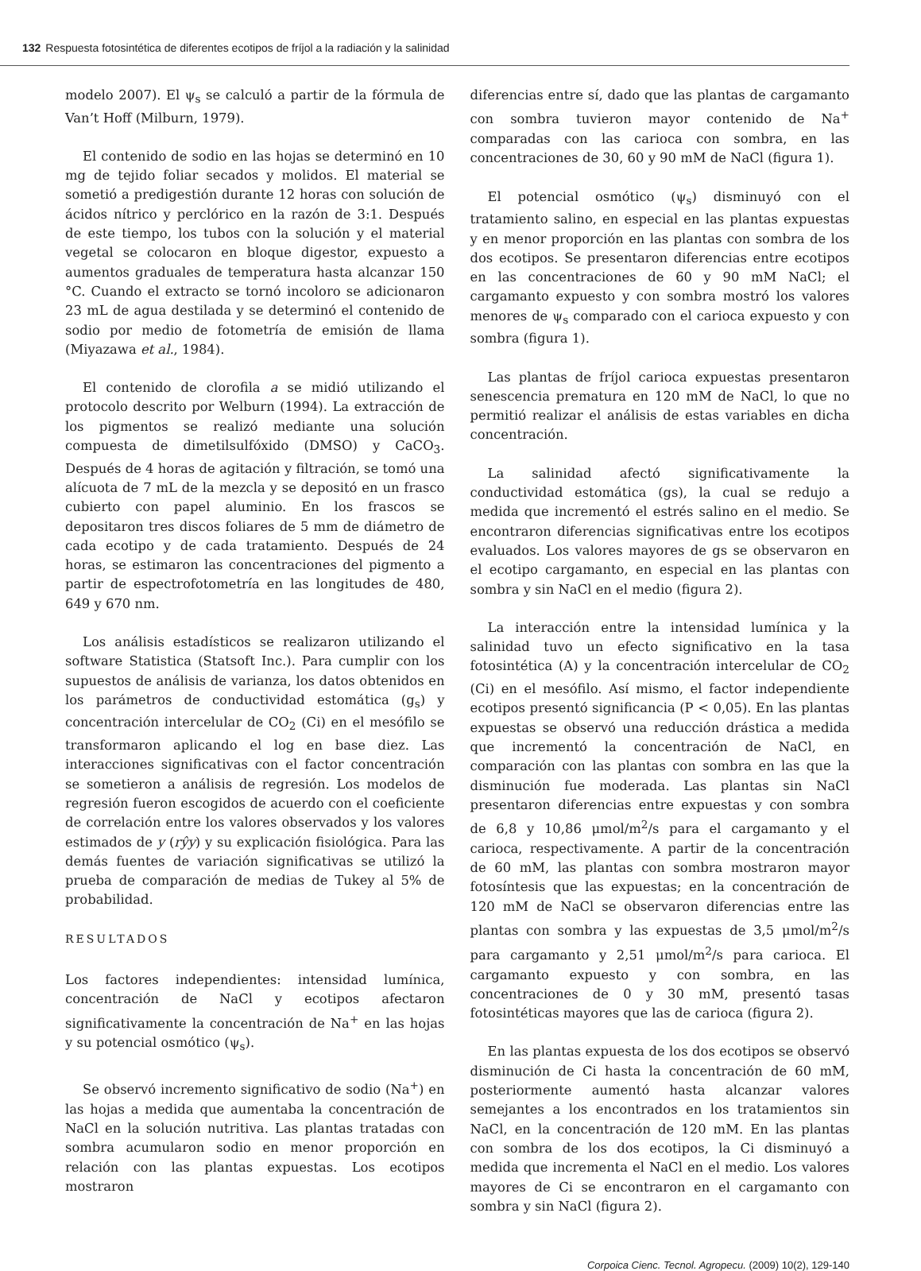132 Respuesta fotosintética de diferentes ecotipos de fríjol a la radiación y la salinidad
modelo 2007). El ψ<sub>s</sub> se calculó a partir de la fórmula de Van’t Hoff (Milburn, 1979).
El contenido de sodio en las hojas se determinó en 10 mg de tejido foliar secados y molidos. El material se sometió a predigestión durante 12 horas con solución de ácidos nítrico y perclórico en la razón de 3:1. Después de este tiempo, los tubos con la solución y el material vegetal se colocaron en bloque digestor, expuesto a aumentos graduales de temperatura hasta alcanzar 150 °C. Cuando el extracto se tornó incoloro se adicionaron 23 mL de agua destilada y se determinó el contenido de sodio por medio de fotometría de emisión de llama (Miyazawa et al., 1984).
El contenido de clorofila a se midió utilizando el protocolo descrito por Welburn (1994). La extracción de los pigmentos se realizó mediante una solución compuesta de dimetilsulfóxido (DMSO) y CaCO<sub>3</sub>. Después de 4 horas de agitación y filtración, se tomó una alícuota de 7 mL de la mezcla y se depositó en un frasco cubierto con papel aluminio. En los frascos se depositaron tres discos foliares de 5 mm de diámetro de cada ecotipo y de cada tratamiento. Después de 24 horas, se estimaron las concentraciones del pigmento a partir de espectrofotometría en las longitudes de 480, 649 y 670 nm.
Los análisis estadísticos se realizaron utilizando el software Statistica (Statsoft Inc.). Para cumplir con los supuestos de análisis de varianza, los datos obtenidos en los parámetros de conductividad estomática (g<sub>s</sub>) y concentración intercelular de CO<sub>2</sub> (Ci) en el mesófilo se transformaron aplicando el log en base diez. Las interacciones significativas con el factor concentración se sometieron a análisis de regresión. Los modelos de regresión fueron escogidos de acuerdo con el coeficiente de correlación entre los valores observados y los valores estimados de y (rŷy) y su explicación fisiológica. Para las demás fuentes de variación significativas se utilizó la prueba de comparación de medias de Tukey al 5% de probabilidad.
RESULTADOS
Los factores independientes: intensidad lumínica, concentración de NaCl y ecotipos afectaron significativamente la concentración de Na<sup>+</sup> en las hojas y su potencial osmótico (ψ<sub>s</sub>).
Se observó incremento significativo de sodio (Na<sup>+</sup>) en las hojas a medida que aumentaba la concentración de NaCl en la solución nutritiva. Las plantas tratadas con sombra acumularon sodio en menor proporción en relación con las plantas expuestas. Los ecotipos mostraron
diferencias entre sí, dado que las plantas de cargamanto con sombra tuvieron mayor contenido de Na<sup>+</sup> comparadas con las carioca con sombra, en las concentraciones de 30, 60 y 90 mM de NaCl (figura 1).
El potencial osmótico (ψ<sub>s</sub>) disminuyó con el tratamiento salino, en especial en las plantas expuestas y en menor proporción en las plantas con sombra de los dos ecotipos. Se presentaron diferencias entre ecotipos en las concentraciones de 60 y 90 mM NaCl; el cargamanto expuesto y con sombra mostró los valores menores de ψ<sub>s</sub> comparado con el carioca expuesto y con sombra (figura 1).
Las plantas de fríjol carioca expuestas presentaron senescencia prematura en 120 mM de NaCl, lo que no permitió realizar el análisis de estas variables en dicha concentración.
La salinidad afectó significativamente la conductividad estomática (gs), la cual se redujo a medida que incrementó el estrés salino en el medio. Se encontraron diferencias significativas entre los ecotipos evaluados. Los valores mayores de gs se observaron en el ecotipo cargamanto, en especial en las plantas con sombra y sin NaCl en el medio (figura 2).
La interacción entre la intensidad lumínica y la salinidad tuvo un efecto significativo en la tasa fotosintética (A) y la concentración intercelular de CO<sub>2</sub> (Ci) en el mesófilo. Así mismo, el factor independiente ecotipos presentó significancia (P < 0,05). En las plantas expuestas se observó una reducción drástica a medida que incrementó la concentración de NaCl, en comparación con las plantas con sombra en las que la disminución fue moderada. Las plantas sin NaCl presentaron diferencias entre expuestas y con sombra de 6,8 y 10,86 μmol/m<sup>2</sup>/s para el cargamanto y el carioca, respectivamente. A partir de la concentración de 60 mM, las plantas con sombra mostraron mayor fotosíntesis que las expuestas; en la concentración de 120 mM de NaCl se observaron diferencias entre las plantas con sombra y las expuestas de 3,5 μmol/m<sup>2</sup>/s para cargamanto y 2,51 μmol/m<sup>2</sup>/s para carioca. El cargamanto expuesto y con sombra, en las concentraciones de 0 y 30 mM, presentó tasas fotosintéticas mayores que las de carioca (figura 2).
En las plantas expuesta de los dos ecotipos se observó disminución de Ci hasta la concentración de 60 mM, posteriormente aumentó hasta alcanzar valores semejantes a los encontrados en los tratamientos sin NaCl, en la concentración de 120 mM. En las plantas con sombra de los dos ecotipos, la Ci disminuyó a medida que incrementa el NaCl en el medio. Los valores mayores de Ci se encontraron en el cargamanto con sombra y sin NaCl (figura 2).
Corpoica Cienc. Tecnol. Agropecu. (2009) 10(2), 129-140